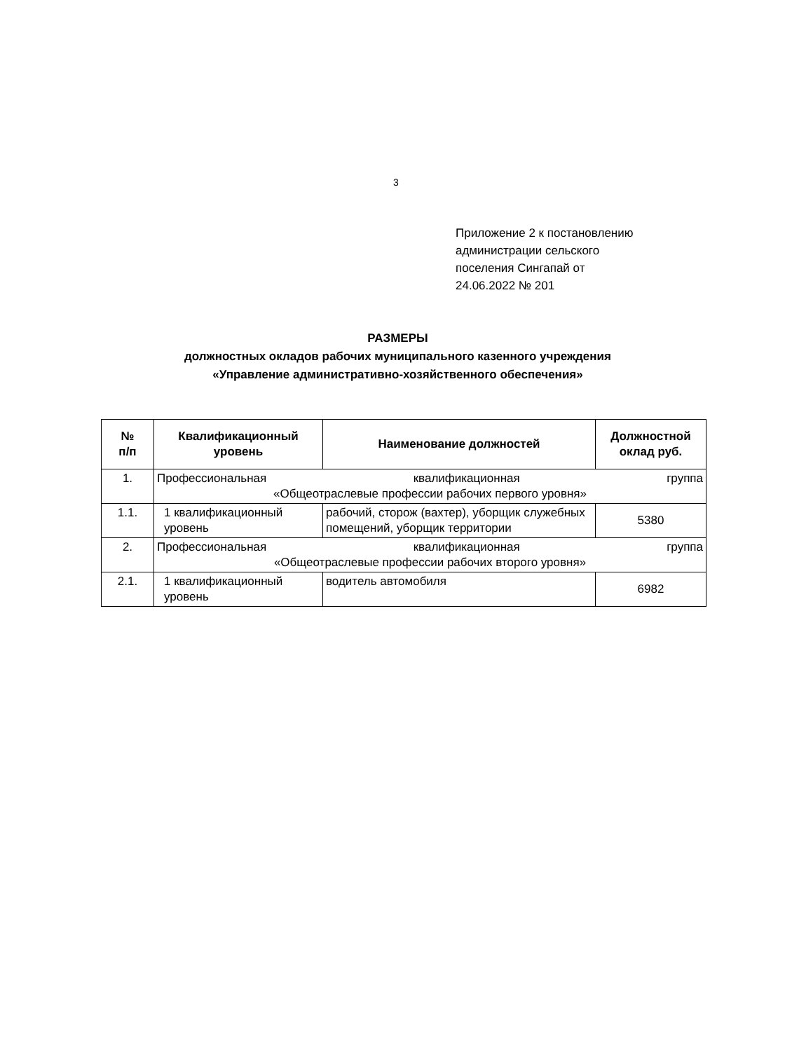3
Приложение 2 к постановлению
администрации сельского
поселения Сингапай от
24.06.2022 № 201
РАЗМЕРЫ
должностных окладов рабочих муниципального казенного учреждения
«Управление административно-хозяйственного обеспечения»
| № п/п | Квалификационный уровень | Наименование должностей | Должностной оклад руб. |
| --- | --- | --- | --- |
| 1. | Профессиональная квалификационная группа «Общеотраслевые профессии рабочих первого уровня» | | |
| 1.1. | 1 квалификационный уровень | рабочий, сторож (вахтер), уборщик служебных помещений, уборщик территории | 5380 |
| 2. | Профессиональная квалификационная группа «Общеотраслевые профессии рабочих второго уровня» | | |
| 2.1. | 1 квалификационный уровень | водитель автомобиля | 6982 |